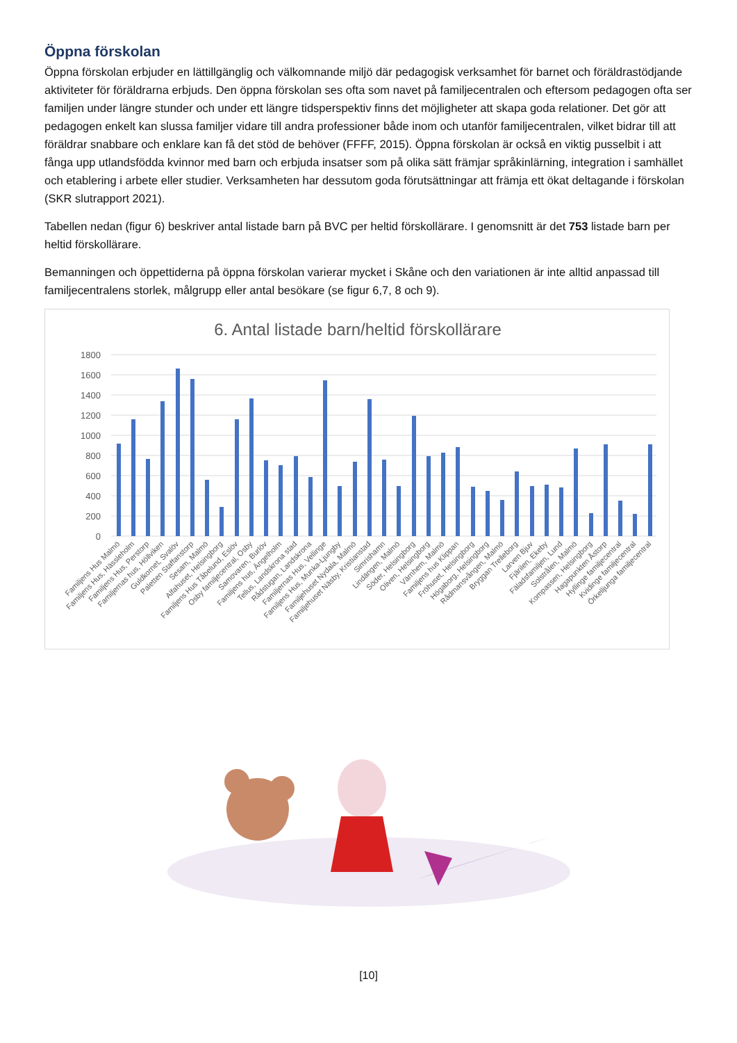Öppna förskolan
Öppna förskolan erbjuder en lättillgänglig och välkomnande miljö där pedagogisk verksamhet för barnet och föräldrastödjande aktiviteter för föräldrarna erbjuds. Den öppna förskolan ses ofta som navet på familjecentralen och eftersom pedagogen ofta ser familjen under längre stunder och under ett längre tidsperspektiv finns det möjligheter att skapa goda relationer. Det gör att pedagogen enkelt kan slussa familjer vidare till andra professioner både inom och utanför familjecentralen, vilket bidrar till att föräldrar snabbare och enklare kan få det stöd de behöver (FFFF, 2015). Öppna förskolan är också en viktig pusselbit i att fånga upp utlandsfödda kvinnor med barn och erbjuda insatser som på olika sätt främjar språkinlärning, integration i samhället och etablering i arbete eller studier. Verksamheten har dessutom goda förutsättningar att främja ett ökat deltagande i förskolan (SKR slutrapport 2021).
Tabellen nedan (figur 6) beskriver antal listade barn på BVC per heltid förskollärare. I genomsnitt är det 753 listade barn per heltid förskollärare.
Bemanningen och öppettiderna på öppna förskolan varierar mycket i Skåne och den variationen är inte alltid anpassad till familjecentralens storlek, målgrupp eller antal besökare (se figur 6,7, 8 och 9).
6. Antal listade barn/heltid förskollärare
1800
1600
1400
1200
1000
800
600
400
200
0
Familjens Hus Malmö
Familjens Hus, Hässleholm
Familjens Hus, Perstorp
Familjernas hus, Höllviken
Guldkornet, Svalöv
Paletten Staffanstorp
Sesam, Malmö
Alfahuset, Helsingborg
Familjens Hus Tåbelund, Eslöv
Osby familjecentral, Osby
Samovaren, Burlöv
Familjens hus, Ängelholm
Tellus, Landskrona stad
Rådstugan, Landskrona
Familjernas Hus, Vellinge
Familjens Hus, Munka-Ljungby
Familjehuset Nydala, Malmö
Familjehuset Näsby, Kristianstad
Simrishamn
Lindängen, Malmö
Söder, Helsingborg
Oliven, Helsingborg
Värnhem, Malmö
Familjens hus Klippan
Fröhuset, Helsingborg
Högaborg, Helsingborg
Rådmansvången, Malmö
Bryggan Trelleborg
Larven Bjuv
Fjärilen, Ekeby
Fäladsfamiljen, Lund
Solstrålen, Malmö
Kompassen, Helsingborg
Hagapunkten Åstorp
Hyllinge familjecentral
Kvidinge familjecentral
Örkelljunga familjecentral
[10]